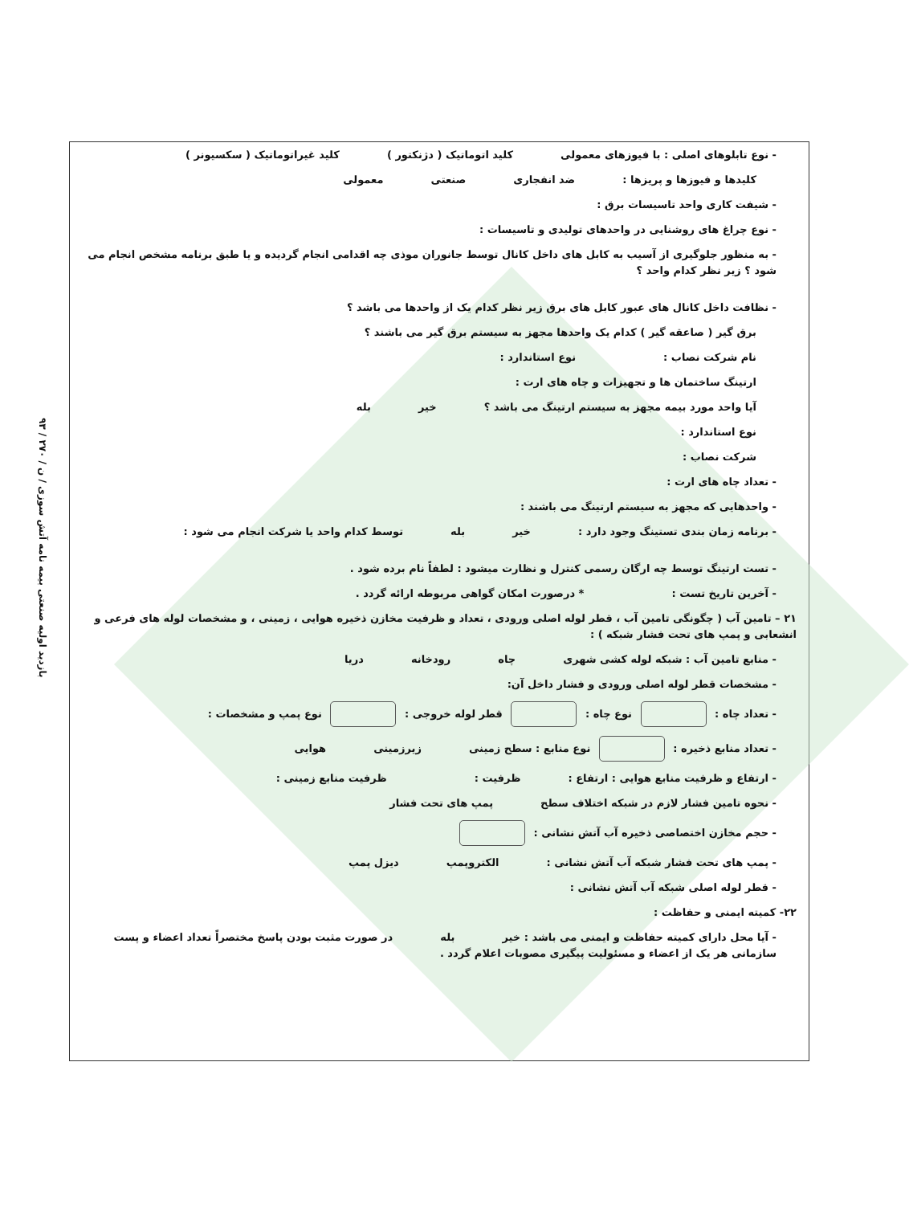۹۳ / بازدید اولیه صنعتی بیمه نامه آتش سوزی / ن / ۲۷۰
- نوع تابلوهای اصلی : با فیوزهای معمولی کلید اتوماتیک ( دژنکتور ) کلید غیراتوماتیک ( سکسیونر )
کلیدها و فیوزها و پریزها : ضد انفجاری صنعتی معمولی
- شیفت کاری واحد تاسیسات برق :
- نوع چراغ های روشنایی در واحدهای تولیدی و تاسیسات :
- به منظور جلوگیری از آسیب به کابل های داخل کانال توسط جانوران موذی چه اقدامی انجام گردیده و یا طبق برنامه مشخص انجام می شود ؟ زیر نظر کدام واحد ؟
- نظافت داخل کانال های عبور کابل های برق زیر نظر کدام یک از واحدها می باشد ؟
برق گیر ( صاعقه گیر ) کدام یک واحدها مجهز به سیستم برق گیر می باشند ؟
نام شرکت نصاب : نوع استاندارد :
ارتینگ ساختمان ها و تجهیزات و چاه های ارت :
آیا واحد مورد بیمه مجهز به سیستم ارتینگ می باشد ؟ خیر بله
نوع استاندارد :
شرکت نصاب :
- تعداد چاه های ارت :
- واحدهایی که مجهز به سیستم ارتینگ می باشند :
- برنامه زمان بندی تستینگ وجود دارد : خیر بله توسط کدام واحد یا شرکت انجام می شود :
- تست ارتینگ توسط چه ارگان رسمی کنترل و نظارت میشود : لطفاً نام برده شود .
- آخرین تاریخ تست : * درصورت امکان گواهی مربوطه ارائه گردد .
۲۱ – تامین آب ( چگونگی تامین آب ، قطر لوله اصلی ورودی ، تعداد و ظرفیت مخازن ذخیره هوایی ، زمینی ، و مشخصات لوله های فرعی و انشعابی و پمپ های تحت فشار شبکه ) :
- منابع تامین آب : شبکه لوله کشی شهری چاه رودخانه دریا
- مشخصات قطر لوله اصلی ورودی و فشار داخل آن:
- تعداد چاه : نوع چاه : قطر لوله خروجی : نوع پمپ و مشخصات :
- تعداد منابع ذخیره : نوع منابع : سطح زمینی زیرزمینی هوایی
- ارتفاع و ظرفیت منابع هوایی : ارتفاع : ظرفیت : ظرفیت منابع زمینی :
- نحوه تامین فشار لازم در شبکه اختلاف سطح پمپ های تحت فشار
- حجم مخازن اختصاصی ذخیره آب آتش نشانی :
- پمپ های تحت فشار شبکه آب آتش نشانی : الکتروپمپ دیزل پمپ
- قطر لوله اصلی شبکه آب آتش نشانی :
۲۲- کمیته ایمنی و حفاظت :
- آیا محل دارای کمیته حفاظت و ایمنی می باشد : خیر بله در صورت مثبت بودن پاسخ مختصراً تعداد اعضاء و پست سازمانی هر یک از اعضاء و مسئولیت پیگیری مصوبات اعلام گردد .